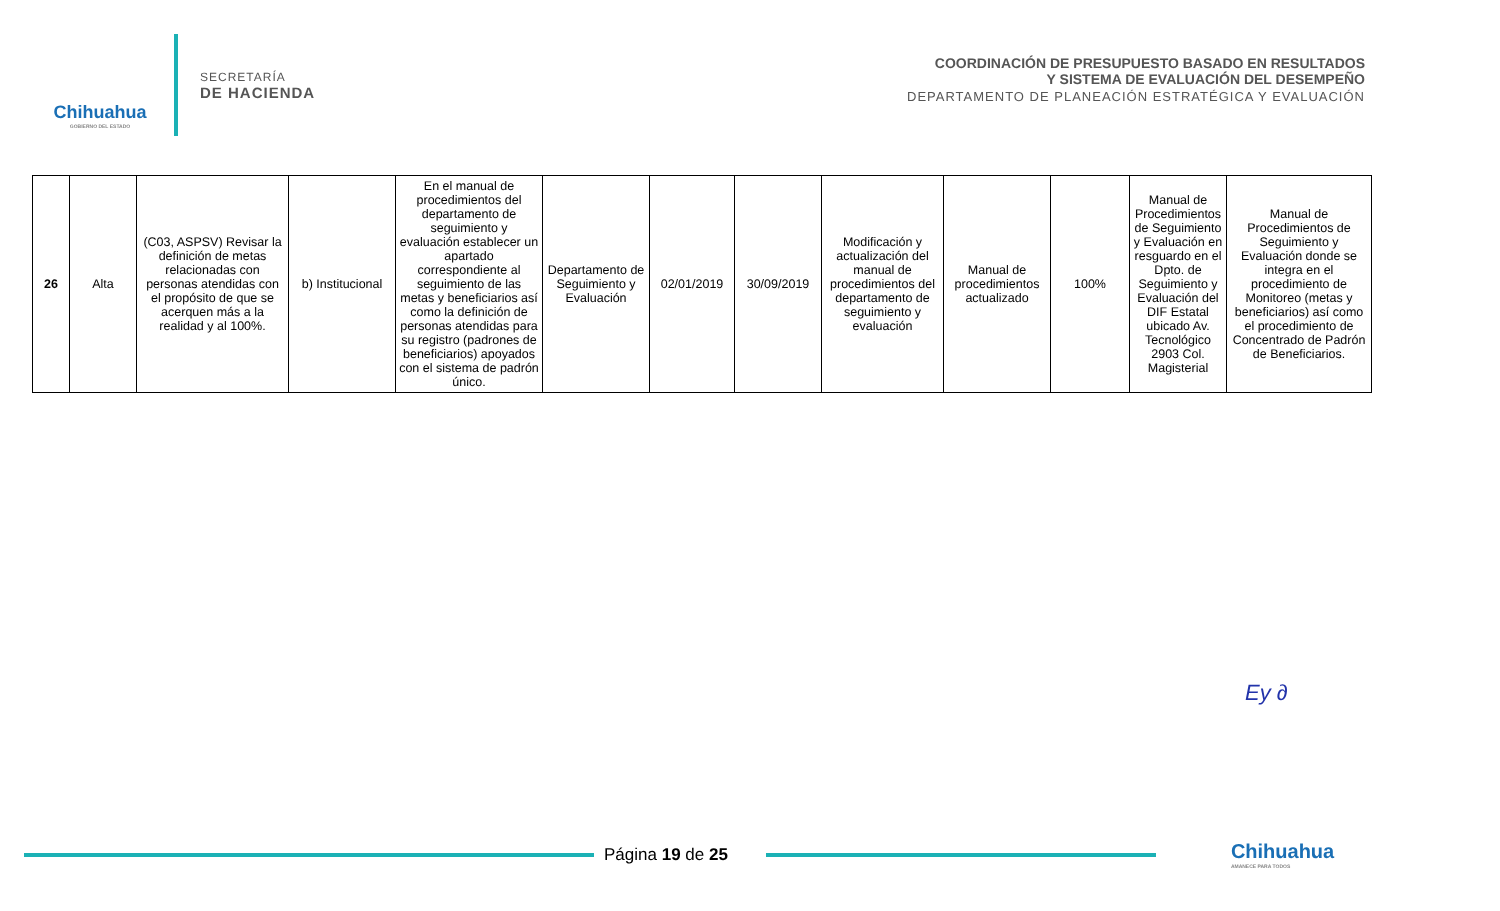Chihuahua
GOBIERNO DEL ESTADO
SECRETARÍA
DE HACIENDA
COORDINACIÓN DE PRESUPUESTO BASADO EN RESULTADOS
Y SISTEMA DE EVALUACIÓN DEL DESEMPEÑO
DEPARTAMENTO DE PLANEACIÓN ESTRATÉGICA Y EVALUACIÓN
| 26 | Alta | (C03, ASPSV) Revisar la definición de metas relacionadas con personas atendidas con el propósito de que se acerquen más a la realidad y al 100%. | b) Institucional | En el manual de procedimientos del departamento de seguimiento y evaluación establecer un apartado correspondiente al seguimiento de las metas y beneficiarios así como la definición de personas atendidas para su registro (padrones de beneficiarios) apoyados con el sistema de padrón único. | Departamento de Seguimiento y Evaluación | 02/01/2019 | 30/09/2019 | Modificación y actualización del manual de procedimientos del departamento de seguimiento y evaluación | Manual de procedimientos actualizado | 100% | Manual de Procedimientos de Seguimiento y Evaluación en resguardo en el Dpto. de Seguimiento y Evaluación del DIF Estatal ubicado Av. Tecnológico 2903 Col. Magisterial | Manual de Procedimientos de Seguimiento y Evaluación donde se integra en el procedimiento de Monitoreo (metas y beneficiarios) así como el procedimiento de Concentrado de Padrón de Beneficiarios. |
Ey ∂
Página 19 de 25
Chihuahua
AMANECE PARA TODOS